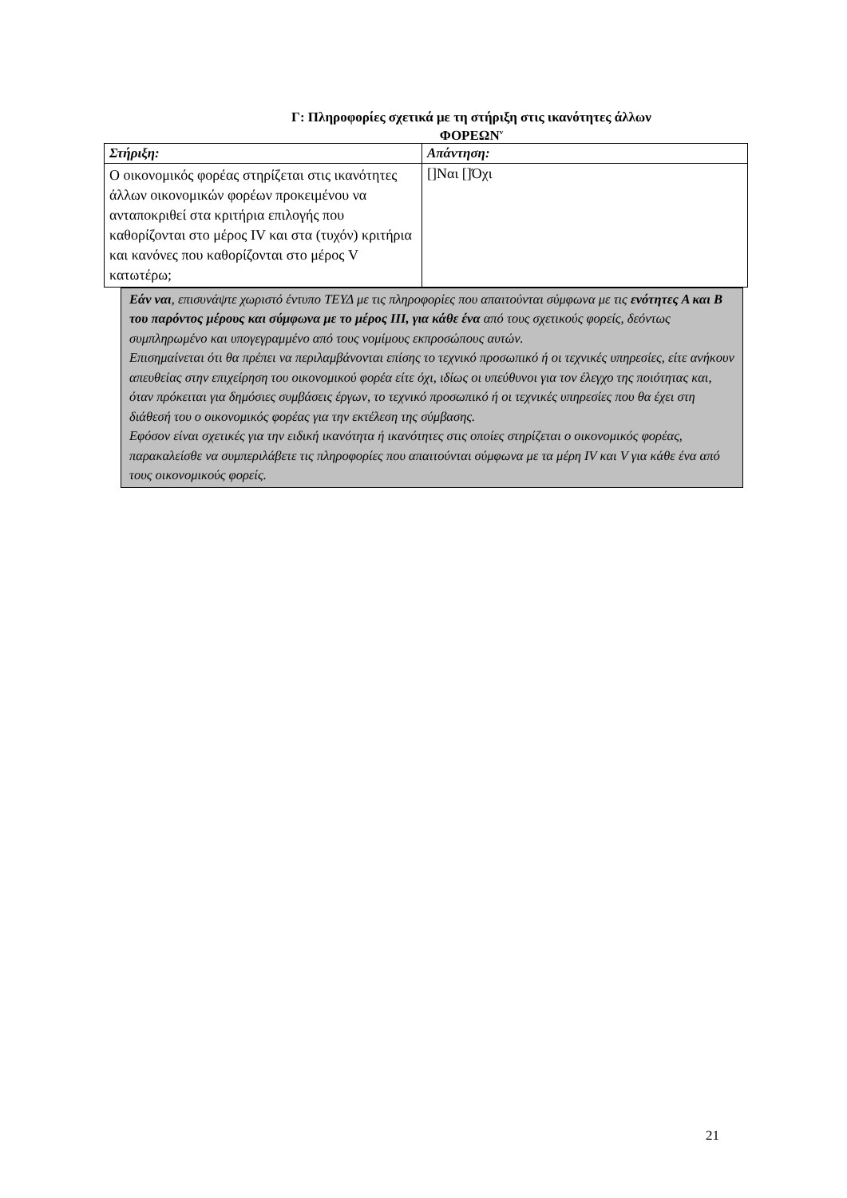Γ: Πληροφορίες σχετικά με τη στήριξη στις ικανότητες άλλων
ΦΟΡΕΩΝ<sup>v</sup>
| Στήριξη: | Απάντηση: |
| --- | --- |
| Ο οικονομικός φορέας στηρίζεται στις ικανότητες άλλων οικονομικών φορέων προκειμένου να ανταποκριθεί στα κριτήρια επιλογής που καθορίζονται στο μέρος IV και στα (τυχόν) κριτήρια και κανόνες που καθορίζονται στο μέρος V κατωτέρω; | []Ναι []Όχι |
Εάν ναι, επισυνάψτε χωριστό έντυπο ΤΕΥΔ με τις πληροφορίες που απαιτούνται σύμφωνα με τις ενότητες Α και Β του παρόντος μέρους και σύμφωνα με το μέρος ΙΙΙ, για κάθε ένα από τους σχετικούς φορείς, δεόντως συμπληρωμένο και υπογεγραμμένο από τους νομίμους εκπροσώπους αυτών.
Επισημαίνεται ότι θα πρέπει να περιλαμβάνονται επίσης το τεχνικό προσωπικό ή οι τεχνικές υπηρεσίες, είτε ανήκουν απευθείας στην επιχείρηση του οικονομικού φορέα είτε όχι, ιδίως οι υπεύθυνοι για τον έλεγχο της ποιότητας και, όταν πρόκειται για δημόσιες συμβάσεις έργων, το τεχνικό προσωπικό ή οι τεχνικές υπηρεσίες που θα έχει στη διάθεσή του ο οικονομικός φορέας για την εκτέλεση της σύμβασης.
Εφόσον είναι σχετικές για την ειδική ικανότητα ή ικανότητες στις οποίες στηρίζεται ο οικονομικός φορέας, παρακαλείσθε να συμπεριλάβετε τις πληροφορίες που απαιτούνται σύμφωνα με τα μέρη IV και V για κάθε ένα από τους οικονομικούς φορείς.
21